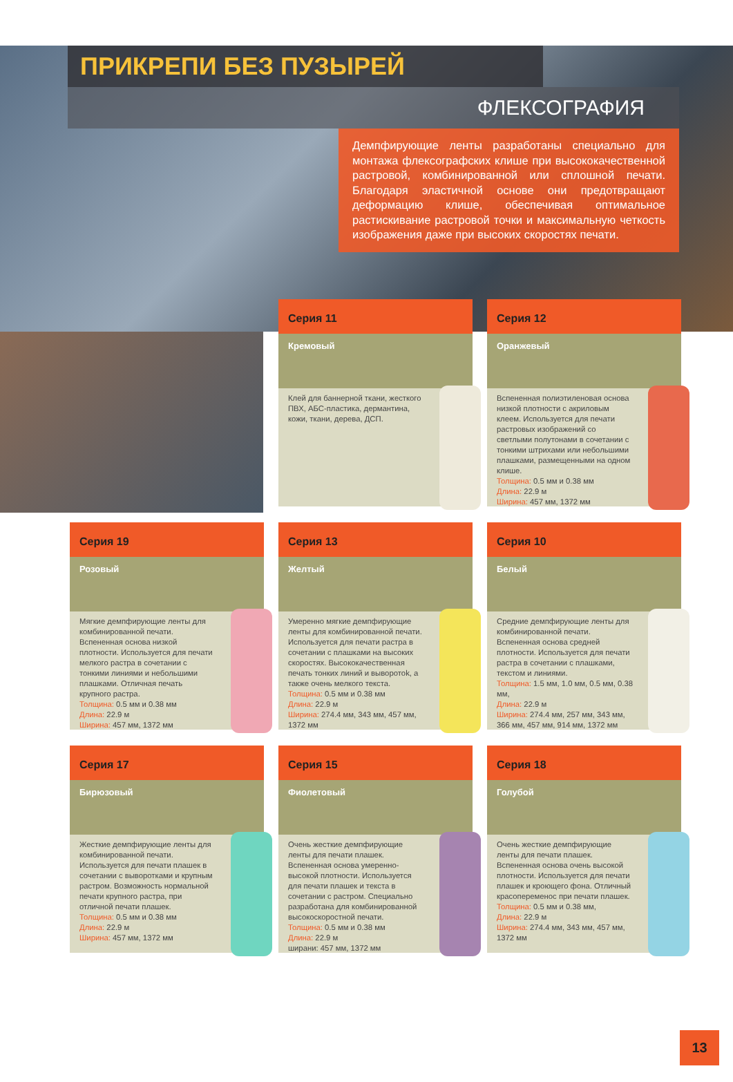ПРИКРЕПИ БЕЗ ПУЗЫРЕЙ
ФЛЕКСОГРАФИЯ
Демпфирующие ленты разработаны специально для монтажа флексографских клише при высококачественной растровой, комбинированной или сплошной печати. Благодаря эластичной основе они предотвращают деформацию клише, обеспечивая оптимальное растискивание растровой точки и максимальную четкость изображения даже при высоких скоростях печати.
Серия 11
Кремовый
Клей для баннерной ткани, жесткого ПВХ, АБС-пластика, дермантина, кожи, ткани, дерева, ДСП.
Серия 12
Оранжевый
Вспененная полиэтиленовая основа низкой плотности с акриловым клеем. Используется для печати растровых изображений со светлыми полутонами в сочетании с тонкими штрихами или небольшими плашками, размещенными на одном клише.
Толщина: 0.5 мм и 0.38 мм
Длина: 22.9 м
Ширина: 457 мм, 1372 мм
Серия 19
Розовый
Мягкие демпфирующие ленты для комбинированной печати. Вспененная основа низкой плотности. Используется для печати мелкого растра в сочетании с тонкими линиями и небольшими плашками. Отличная печать крупного растра.
Толщина: 0.5 мм и 0.38 мм
Длина: 22.9 м
Ширина: 457 мм, 1372 мм
Серия 13
Желтый
Умеренно мягкие демпфирующие ленты для комбинированной печати. Используется для печати растра в сочетании с плашками на высоких скоростях. Высококачественная печать тонких линий и выворотok, а также очень мелкого текста.
Толщина: 0.5 мм и 0.38 мм
Длина: 22.9 м
Ширина: 274.4 мм, 343 мм, 457 мм, 1372 мм
Серия 10
Белый
Средние демпфирующие ленты для комбинированной печати. Вспененная основа средней плотности. Используется для печати растра в сочетании с плашками, текстом и линиями.
Толщина: 1.5 мм, 1.0 мм, 0.5 мм, 0.38 мм,
Длина: 22.9 м
Ширина: 274.4 мм, 257 мм, 343 мм, 366 мм, 457 мм, 914 мм, 1372 мм
Серия 17
Бирюзовый
Жесткие демпфирующие ленты для комбинированной печати. Используется для печати плашек в сочетании с выворотками и крупным растром. Возможность нормальной печати крупного растра, при отличной печати плашек.
Толщина: 0.5 мм и 0.38 мм
Длина: 22.9 м
Ширина: 457 мм, 1372 мм
Серия 15
Фиолетовый
Очень жесткие демпфирующие ленты для печати плашек. Вспененная основа умеренно-высокой плотности. Используется для печати плашек и текста в сочетании с растром. Специально разработана для комбинированной высокоскоростной печати.
Толщина: 0.5 мм и 0.38 мм
Длина: 22.9 м
ширани: 457 мм, 1372 мм
Серия 18
Голубой
Очень жесткие демпфирующие ленты для печати плашек. Вспененная основа очень высокой плотности. Используется для печати плашек и кроющего фона. Отличный красопеременос при печати плашек.
Толщина: 0.5 мм и 0.38 мм,
Длина: 22.9 м
Ширина: 274.4 мм, 343 мм, 457 мм, 1372 мм
13